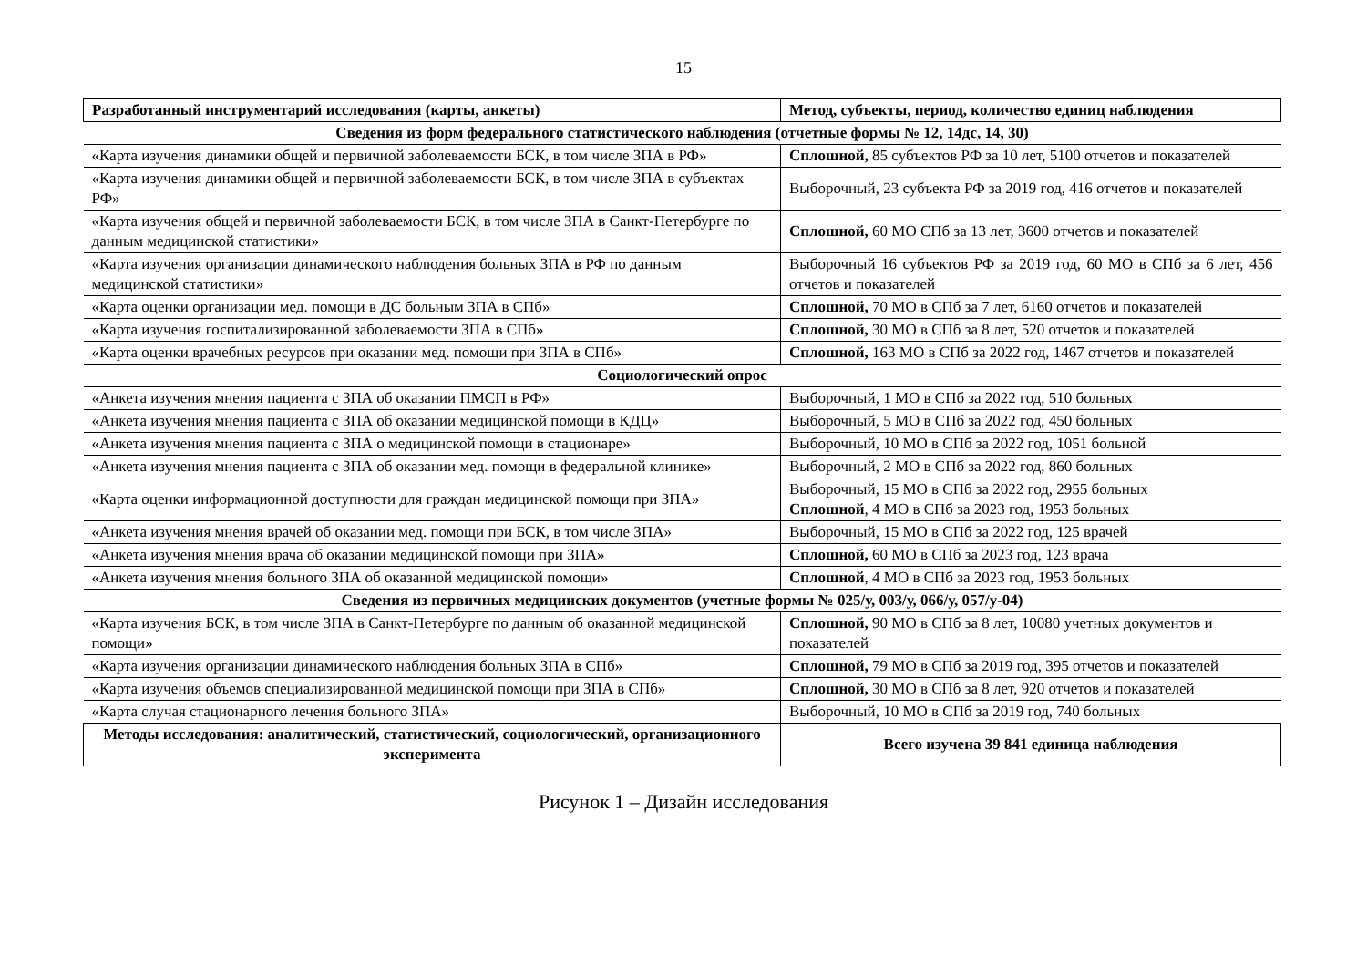15
| Разработанный инструментарий исследования (карты, анкеты) | Метод, субъекты, период, количество единиц наблюдения |
| --- | --- |
| Сведения из форм федерального статистического наблюдения (отчетные формы № 12, 14дс, 14, 30) | |
| «Карта изучения динамики общей и первичной заболеваемости БСК, в том числе ЗПА в РФ» | Сплошной, 85 субъектов РФ за 10 лет, 5100 отчетов и показателей |
| «Карта изучения динамики общей и первичной заболеваемости БСК, в том числе ЗПА в субъектах РФ» | Выборочный, 23 субъекта РФ за 2019 год, 416 отчетов и показателей |
| «Карта изучения общей и первичной заболеваемости БСК, в том числе ЗПА в Санкт-Петербурге по данным медицинской статистики» | Сплошной, 60 МО СПб за 13 лет, 3600 отчетов и показателей |
| «Карта изучения организации динамического наблюдения больных ЗПА в РФ по данным медицинской статистики» | Выборочный 16 субъектов РФ за 2019 год, 60 МО в СПб за 6 лет, 456 отчетов и показателей |
| «Карта оценки организации мед. помощи в ДС больным ЗПА в СПб» | Сплошной, 70 МО в СПб за 7 лет, 6160 отчетов и показателей |
| «Карта изучения госпитализированной заболеваемости ЗПА в СПб» | Сплошной, 30 МО в СПб за 8 лет, 520 отчетов и показателей |
| «Карта оценки врачебных ресурсов при оказании мед. помощи при ЗПА в СПб» | Сплошной, 163 МО в СПб за 2022 год, 1467 отчетов и показателей |
| Социологический опрос | |
| «Анкета изучения мнения пациента с ЗПА об оказании ПМСП в РФ» | Выборочный, 1 МО в СПб за 2022 год, 510 больных |
| «Анкета изучения мнения пациента с ЗПА об оказании медицинской помощи в КДЦ» | Выборочный, 5 МО в СПб за 2022 год, 450 больных |
| «Анкета изучения мнения пациента с ЗПА о медицинской помощи в стационаре» | Выборочный, 10 МО в СПб за 2022 год, 1051 больной |
| «Анкета изучения мнения пациента с ЗПА об оказании мед. помощи в федеральной клинике» | Выборочный, 2 МО в СПб за 2022 год, 860 больных |
| «Карта оценки информационной доступности для граждан медицинской помощи при ЗПА» | Выборочный, 15 МО в СПб за 2022 год, 2955 больных Сплошной , 4 МО в СПб за 2023 год, 1953 больных |
| «Анкета изучения мнения врачей об оказании мед. помощи при БСК, в том числе ЗПА» | Выборочный, 15 МО в СПб за 2022 год, 125 врачей |
| «Анкета изучения мнения врача об оказании медицинской помощи при ЗПА» | Сплошной, 60 МО в СПб за 2023 год, 123 врача |
| «Анкета изучения мнения больного ЗПА об оказанной медицинской помощи» | Сплошной , 4 МО в СПб за 2023 год, 1953 больных |
| Сведения из первичных медицинских документов (учетные формы № 025/у, 003/у, 066/у, 057/у-04) | |
| «Карта изучения БСК, в том числе ЗПА в Санкт-Петербурге по данным об оказанной медицинской помощи» | Сплошной, 90 МО в СПб за 8 лет, 10080 учетных документов и показателей |
| «Карта изучения организации динамического наблюдения больных ЗПА в СПб» | Сплошной, 79 МО в СПб за 2019 год, 395 отчетов и показателей |
| «Карта изучения объемов специализированной медицинской помощи при ЗПА в СПб» | Сплошной, 30 МО в СПб за 8 лет, 920 отчетов и показателей |
| «Карта случая стационарного лечения больного ЗПА» | Выборочный, 10 МО в СПб за 2019 год, 740 больных |
| Методы исследования: аналитический, статистический, социологический, организационного эксперимента | Всего изучена 39 841 единица наблюдения |
Рисунок 1 – Дизайн исследования